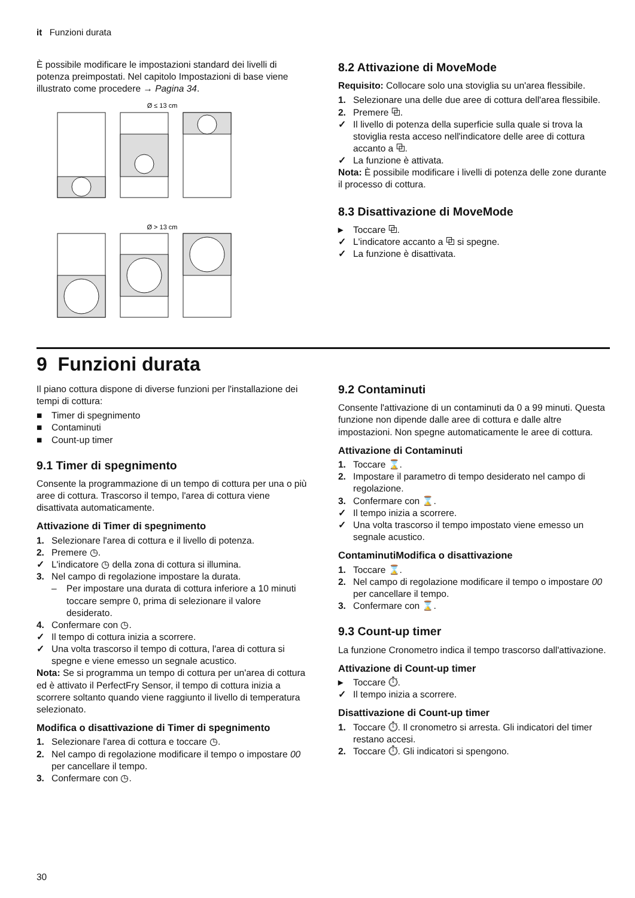it Funzioni durata
È possibile modificare le impostazioni standard dei livelli di potenza preimpostati. Nel capitolo Impostazioni di base viene illustrato come procedere → Pagina 34.
Ø ≤ 13 cm
Ø > 13 cm
8.2 Attivazione di MoveMode
Requisito: Collocare solo una stoviglia su un'area flessibile.
1. Selezionare una delle due aree di cottura dell'area flessibile.
2. Premere ⧉.
✓ Il livello di potenza della superficie sulla quale si trova la stoviglia resta acceso nell'indicatore delle aree di cottura accanto a ⧉.
✓ La funzione è attivata.
Nota: È possibile modificare i livelli di potenza delle zone durante il processo di cottura.
8.3 Disattivazione di MoveMode
▸ Toccare ⧉.
✓ L'indicatore accanto a ⧉ si spegne.
✓ La funzione è disattivata.
9 Funzioni durata
Il piano cottura dispone di diverse funzioni per l'installazione dei tempi di cottura:
■ Timer di spegnimento
■ Contaminuti
■ Count-up timer
9.1 Timer di spegnimento
Consente la programmazione di un tempo di cottura per una o più aree di cottura. Trascorso il tempo, l'area di cottura viene disattivata automaticamente.
Attivazione di Timer di spegnimento
1. Selezionare l'area di cottura e il livello di potenza.
2. Premere ◷.
✓ L'indicatore ◷ della zona di cottura si illumina.
3. Nel campo di regolazione impostare la durata.
– Per impostare una durata di cottura inferiore a 10 minuti toccare sempre 0, prima di selezionare il valore desiderato.
4. Confermare con ◷.
✓ Il tempo di cottura inizia a scorrere.
✓ Una volta trascorso il tempo di cottura, l'area di cottura si spegne e viene emesso un segnale acustico.
Nota: Se si programma un tempo di cottura per un'area di cottura ed è attivato il PerfectFry Sensor, il tempo di cottura inizia a scorrere soltanto quando viene raggiunto il livello di temperatura selezionato.
Modifica o disattivazione di Timer di spegnimento
1. Selezionare l'area di cottura e toccare ◷.
2. Nel campo di regolazione modificare il tempo o impostare 00 per cancellare il tempo.
3. Confermare con ◷.
9.2 Contaminuti
Consente l'attivazione di un contaminuti da 0 a 99 minuti. Questa funzione non dipende dalle aree di cottura e dalle altre impostazioni. Non spegne automaticamente le aree di cottura.
Attivazione di Contaminuti
1. Toccare ⌛.
2. Impostare il parametro di tempo desiderato nel campo di regolazione.
3. Confermare con ⌛.
✓ Il tempo inizia a scorrere.
✓ Una volta trascorso il tempo impostato viene emesso un segnale acustico.
ContaminutiModifica o disattivazione
1. Toccare ⌛.
2. Nel campo di regolazione modificare il tempo o impostare 00 per cancellare il tempo.
3. Confermare con ⌛.
9.3 Count-up timer
La funzione Cronometro indica il tempo trascorso dall'attivazione.
Attivazione di Count-up timer
▸ Toccare ⏱.
✓ Il tempo inizia a scorrere.
Disattivazione di Count-up timer
1. Toccare ⏱. Il cronometro si arresta. Gli indicatori del timer restano accesi.
2. Toccare ⏱. Gli indicatori si spengono.
30